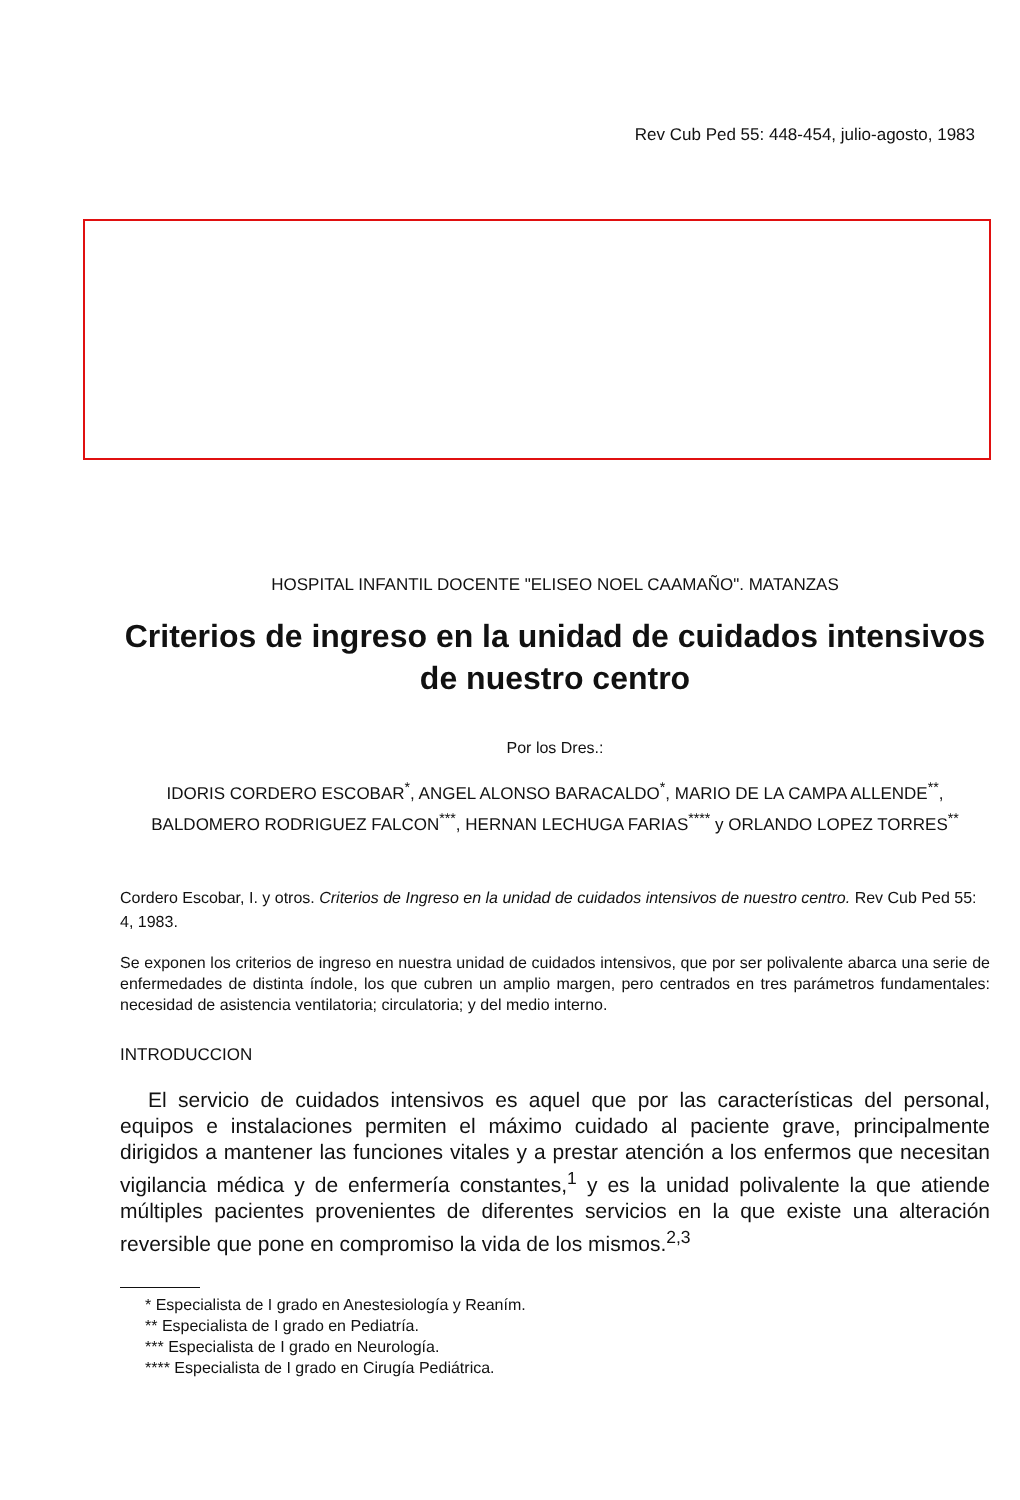Rev Cub Ped 55: 448-454, julio-agosto, 1983
HOSPITAL INFANTIL DOCENTE "ELISEO NOEL CAAMAÑO". MATANZAS
Criterios de ingreso en la unidad de cuidados intensivos de nuestro centro
Por los Dres.:
IDORIS CORDERO ESCOBAR<sup>*</sup>, ANGEL ALONSO BARACALDO<sup>*</sup>, MARIO DE LA CAMPA ALLENDE<sup>**</sup>, BALDOMERO RODRIGUEZ FALCON<sup>***</sup>, HERNAN LECHUGA FARIAS<sup>****</sup> y ORLANDO LOPEZ TORRES<sup>**</sup>
Cordero Escobar, I. y otros. Criterios de Ingreso en la unidad de cuidados intensivos de nuestro centro. Rev Cub Ped 55: 4, 1983.
Se exponen los criterios de ingreso en nuestra unidad de cuidados intensivos, que por ser polivalente abarca una serie de enfermedades de distinta índole, los que cubren un amplio margen, pero centrados en tres parámetros fundamentales: necesidad de asistencia ventilatoria; circulatoria; y del medio interno.
INTRODUCCION
El servicio de cuidados intensivos es aquel que por las características del personal, equipos e instalaciones permiten el máximo cuidado al paciente grave, principalmente dirigidos a mantener las funciones vitales y a prestar atención a los enfermos que necesitan vigilancia médica y de enfermería constantes,<sup>1</sup> y es la unidad polivalente la que atiende múltiples pacientes provenientes de diferentes servicios en la que existe una alteración reversible que pone en compromiso la vida de los mismos.<sup>2,3</sup>
* Especialista de I grado en Anestesiología y Reaním.
** Especialista de I grado en Pediatría.
*** Especialista de I grado en Neurología.
**** Especialista de I grado en Cirugía Pediátrica.